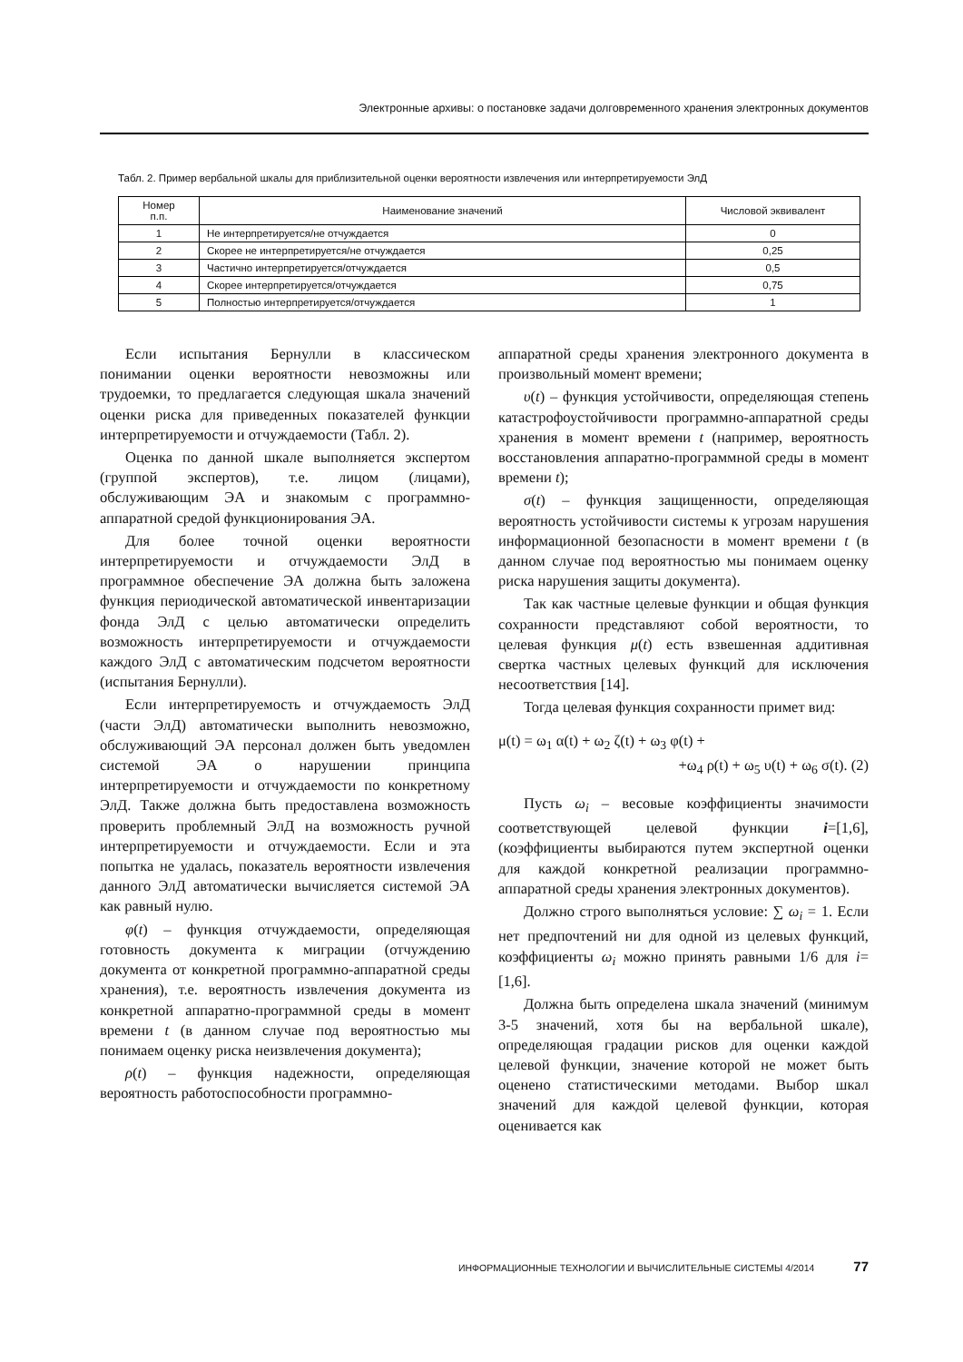Электронные архивы: о постановке задачи долговременного хранения электронных документов
Табл. 2. Пример вербальной шкалы для приблизительной оценки вероятности извлечения или интерпретируемости ЭлД
| Номер п.п. | Наименование значений | Числовой эквивалент |
| --- | --- | --- |
| 1 | Не интерпретируется/не отчуждается | 0 |
| 2 | Скорее не интерпретируется/не отчуждается | 0,25 |
| 3 | Частично интерпретируется/отчуждается | 0,5 |
| 4 | Скорее интерпретируется/отчуждается | 0,75 |
| 5 | Полностью интерпретируется/отчуждается | 1 |
Если испытания Бернулли в классическом понимании оценки вероятности невозможны или трудоемки, то предлагается следующая шкала значений оценки риска для приведенных показателей функции интерпретируемости и отчуждаемости (Табл. 2).
Оценка по данной шкале выполняется экспертом (группой экспертов), т.е. лицом (лицами), обслуживающим ЭА и знакомым с программно-аппаратной средой функционирования ЭА.
Для более точной оценки вероятности интерпретируемости и отчуждаемости ЭлД в программное обеспечение ЭА должна быть заложена функция периодической автоматической инвентаризации фонда ЭлД с целью автоматически определить возможность интерпретируемости и отчуждаемости каждого ЭлД с автоматическим подсчетом вероятности (испытания Бернулли).
Если интерпретируемость и отчуждаемость ЭлД (части ЭлД) автоматически выполнить невозможно, обслуживающий ЭА персонал должен быть уведомлен системой ЭА о нарушении принципа интерпретируемости и отчуждаемости по конкретному ЭлД. Также должна быть предоставлена возможность проверить проблемный ЭлД на возможность ручной интерпретируемости и отчуждаемости. Если и эта попытка не удалась, показатель вероятности извлечения данного ЭлД автоматически вычисляется системой ЭА как равный нулю.
φ(t) – функция отчуждаемости, определяющая готовность документа к миграции (отчуждению документа от конкретной программно-аппаратной среды хранения), т.е. вероятность извлечения документа из конкретной аппаратно-программной среды в момент времени t (в данном случае под вероятностью мы понимаем оценку риска неизвлечения документа);
ρ(t) – функция надежности, определяющая вероятность работоспособности программно-
аппаратной среды хранения электронного документа в произвольный момент времени;
υ(t) – функция устойчивости, определяющая степень катастрофоустойчивости программно-аппаратной среды хранения в момент времени t (например, вероятность восстановления аппаратно-программной среды в момент времени t);
σ(t) – функция защищенности, определяющая вероятность устойчивости системы к угрозам нарушения информационной безопасности в момент времени t (в данном случае под вероятностью мы понимаем оценку риска нарушения защиты документа).
Так как частные целевые функции и общая функция сохранности представляют собой вероятности, то целевая функция μ(t) есть взвешенная аддитивная свертка частных целевых функций для исключения несоответствия [14].
Тогда целевая функция сохранности примет вид:
μ(t) = ω<sub>1</sub> α(t) + ω<sub>2</sub> ζ(t) + ω<sub>3</sub> φ(t) +
+ω<sub>4</sub> ρ(t) + ω<sub>5</sub> υ(t) + ω<sub>6</sub> σ(t). (2)
Пусть ω<sub>i</sub> – весовые коэффициенты значимости соответствующей целевой функции i=[1,6], (коэффициенты выбираются путем экспертной оценки для каждой конкретной реализации программно-аппаратной среды хранения электронных документов).
Должно строго выполняться условие: ∑ ω<sub>i</sub> = 1. Если нет предпочтений ни для одной из целевых функций, коэффициенты ω<sub>i</sub> можно принять равными 1/6 для i=[1,6].
Должна быть определена шкала значений (минимум 3-5 значений, хотя бы на вербальной шкале), определяющая градации рисков для оценки каждой целевой функции, значение которой не может быть оценено статистическими методами. Выбор шкал значений для каждой целевой функции, которая оценивается как
ИНФОРМАЦИОННЫЕ ТЕХНОЛОГИИ И ВЫЧИСЛИТЕЛЬНЫЕ СИСТЕМЫ 4/2014 77